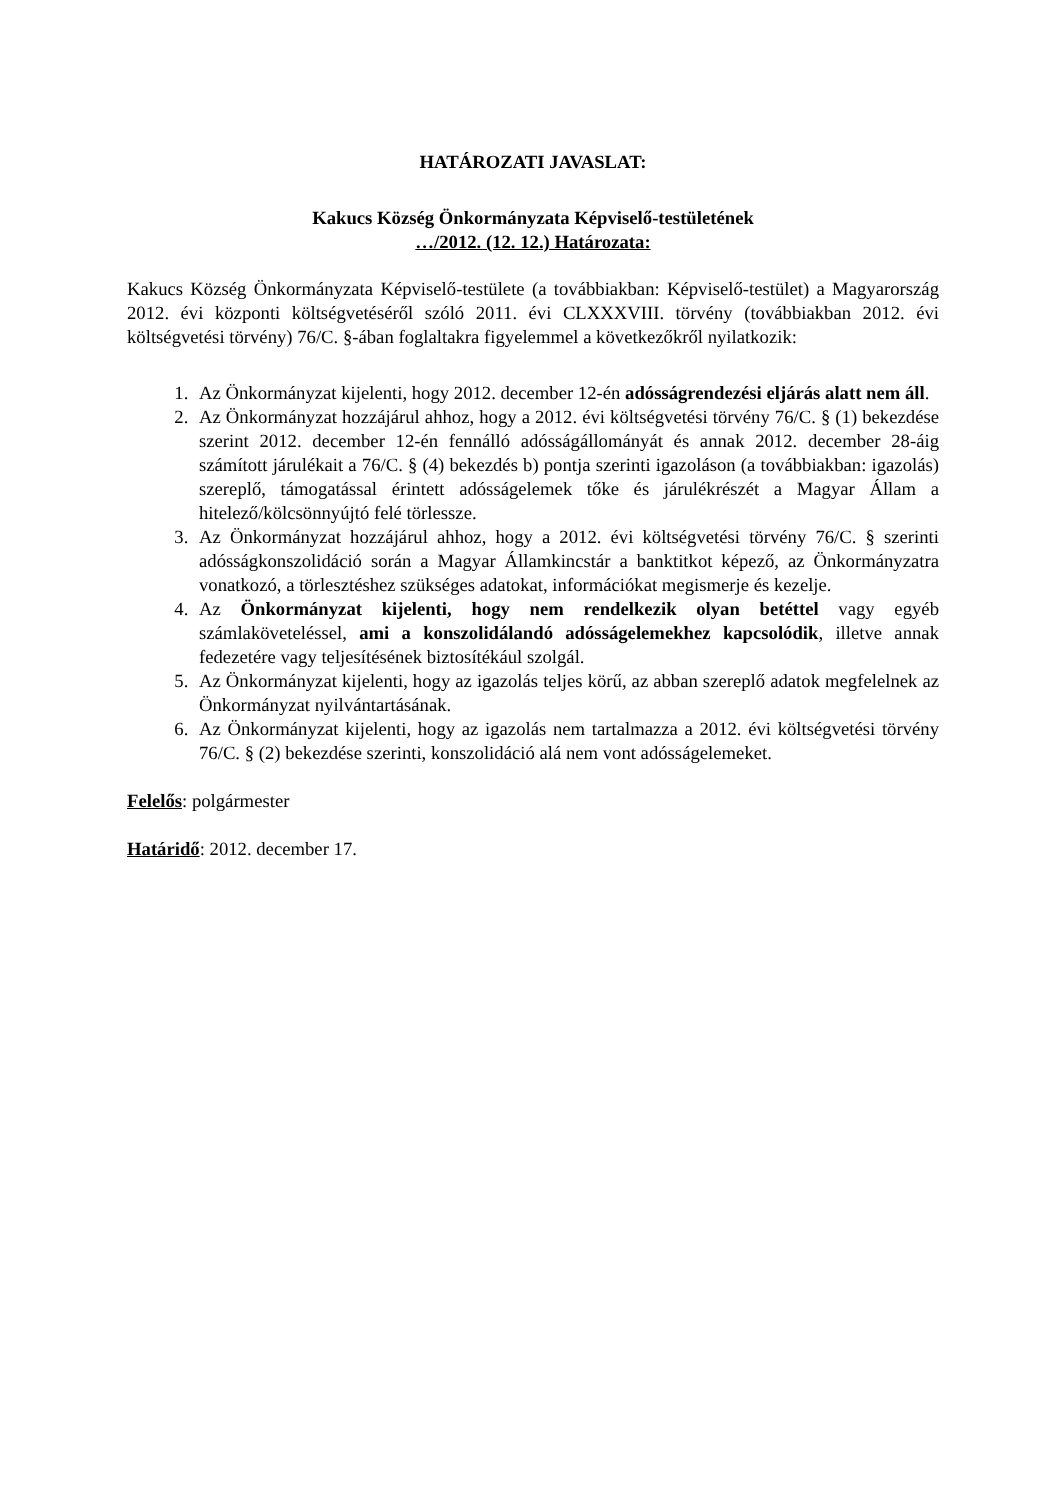HATÁROZATI JAVASLAT:
Kakucs Község Önkormányzata Képviselő-testületének
…/2012. (12. 12.) Határozata:
Kakucs Község Önkormányzata Képviselő-testülete (a továbbiakban: Képviselő-testület) a Magyarország 2012. évi központi költségvetéséről szóló 2011. évi CLXXXVIII. törvény (továbbiakban 2012. évi költségvetési törvény) 76/C. §-ában foglaltakra figyelemmel a következőkről nyilatkozik:
1. Az Önkormányzat kijelenti, hogy 2012. december 12-én adósságrendezési eljárás alatt nem áll.
2. Az Önkormányzat hozzájárul ahhoz, hogy a 2012. évi költségvetési törvény 76/C. § (1) bekezdése szerint 2012. december 12-én fennálló adósságállományát és annak 2012. december 28-áig számított járulékait a 76/C. § (4) bekezdés b) pontja szerinti igazoláson (a továbbiakban: igazolás) szereplő, támogatással érintett adósságelemek tőke és járulékrészét a Magyar Állam a hitelező/kölcsönnyújtó felé törlessze.
3. Az Önkormányzat hozzájárul ahhoz, hogy a 2012. évi költségvetési törvény 76/C. § szerinti adósságkonszolidáció során a Magyar Államkincstár a banktitkot képező, az Önkormányzatra vonatkozó, a törlesztéshez szükséges adatokat, információkat megismerje és kezelje.
4. Az Önkormányzat kijelenti, hogy nem rendelkezik olyan betéttel vagy egyéb számlaköveteléssel, ami a konszolidálandó adósságelemekhez kapcsolódik, illetve annak fedezetére vagy teljesítésének biztosítékául szolgál.
5. Az Önkormányzat kijelenti, hogy az igazolás teljes körű, az abban szereplő adatok megfelelnek az Önkormányzat nyilvántartásának.
6. Az Önkormányzat kijelenti, hogy az igazolás nem tartalmazza a 2012. évi költségvetési törvény 76/C. § (2) bekezdése szerinti, konszolidáció alá nem vont adósságelemeket.
Felelős: polgármester
Határidő: 2012. december 17.